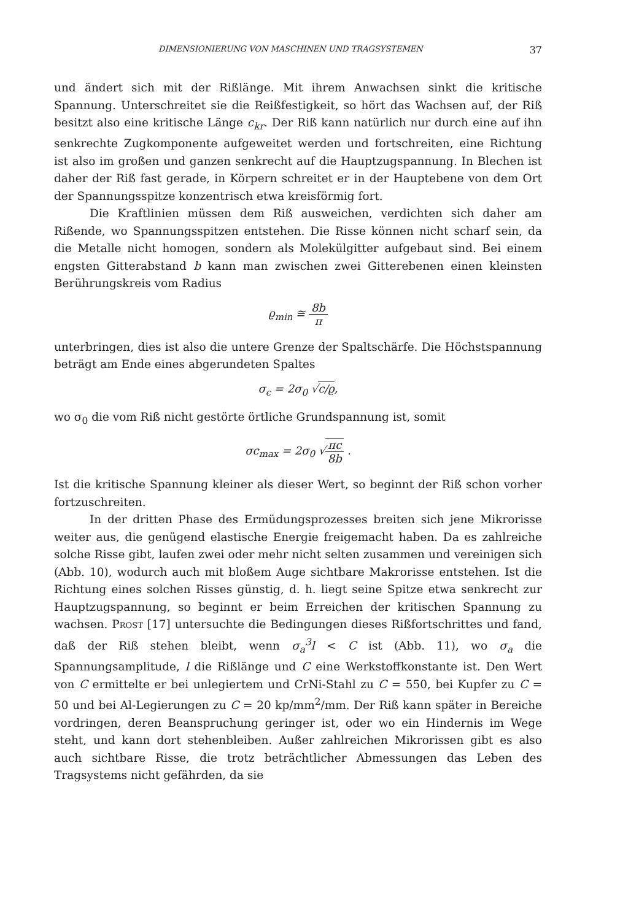DIMENSIONIERUNG VON MASCHINEN UND TRAGSYSTEMEN 37
und ändert sich mit der Rißlänge. Mit ihrem Anwachsen sinkt die kritische Spannung. Unterschreitet sie die Reißfestigkeit, so hört das Wachsen auf, der Riß besitzt also eine kritische Länge c<sub>kr</sub>. Der Riß kann natürlich nur durch eine auf ihn senkrechte Zugkomponente aufgeweitet werden und fortschreiten, eine Richtung ist also im großen und ganzen senkrecht auf die Hauptzugspannung. In Blechen ist daher der Riß fast gerade, in Körpern schreitet er in der Hauptebene von dem Ort der Spannungsspitze konzentrisch etwa kreisförmig fort.
Die Kraftlinien müssen dem Riß ausweichen, verdichten sich daher am Rißende, wo Spannungsspitzen entstehen. Die Risse können nicht scharf sein, da die Metalle nicht homogen, sondern als Molekülgitter aufgebaut sind. Bei einem engsten Gitterabstand b kann man zwischen zwei Gitterebenen einen kleinsten Berührungskreis vom Radius
ϱ<sub>min</sub> ≅ 8b π
unterbringen, dies ist also die untere Grenze der Spaltschärfe. Die Höchstspannung beträgt am Ende eines abgerundeten Spaltes
σ<sub>c</sub> = 2σ<sub>0</sub> √c/ϱ,
wo σ<sub>0</sub> die vom Riß nicht gestörte örtliche Grundspannung ist, somit
σc<sub>max</sub> = 2σ<sub>0</sub> √πc 8b .
Ist die kritische Spannung kleiner als dieser Wert, so beginnt der Riß schon vorher fortzuschreiten.
In der dritten Phase des Ermüdungsprozesses breiten sich jene Mikrorisse weiter aus, die genügend elastische Energie freigemacht haben. Da es zahlreiche solche Risse gibt, laufen zwei oder mehr nicht selten zusammen und vereinigen sich (Abb. 10), wodurch auch mit bloßem Auge sichtbare Makrorisse entstehen. Ist die Richtung eines solchen Risses günstig, d. h. liegt seine Spitze etwa senkrecht zur Hauptzugspannung, so beginnt er beim Erreichen der kritischen Spannung zu wachsen. Prost [17] untersuchte die Bedingungen dieses Rißfortschrittes und fand, daß der Riß stehen bleibt, wenn σ<sub>a</sub><sup>3</sup>l < C ist (Abb. 11), wo σ<sub>a</sub> die Spannungsamplitude, l die Rißlänge und C eine Werkstoffkonstante ist. Den Wert von C ermittelte er bei unlegiertem und CrNi-Stahl zu C = 550, bei Kupfer zu C = 50 und bei Al-Legierungen zu C = 20 kp/mm<sup>2</sup>/mm. Der Riß kann später in Bereiche vordringen, deren Beanspruchung geringer ist, oder wo ein Hindernis im Wege steht, und kann dort stehenbleiben. Außer zahlreichen Mikrorissen gibt es also auch sichtbare Risse, die trotz beträchtlicher Abmessungen das Leben des Tragsystems nicht gefährden, da sie